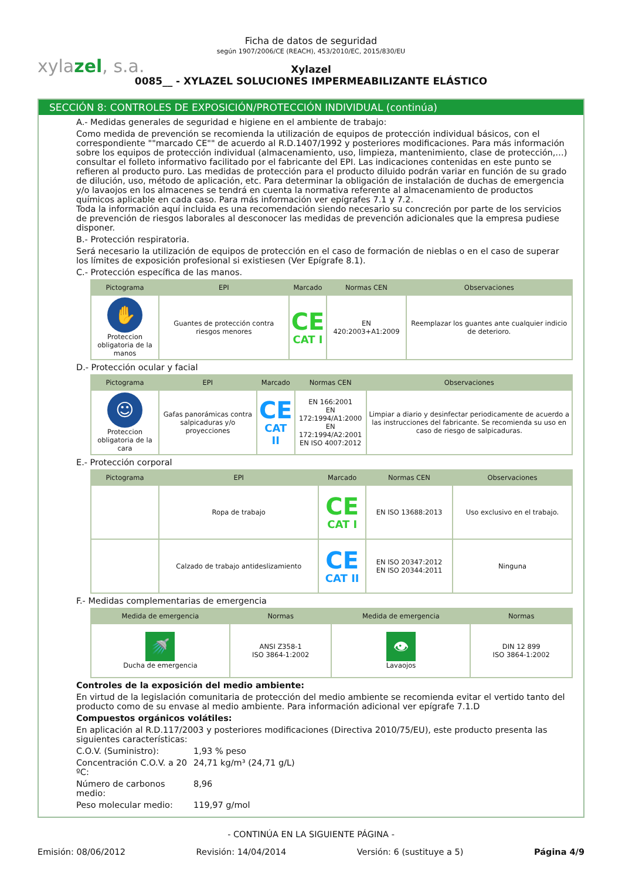xylazel, s.a.
Ficha de datos de seguridad
según 1907/2006/CE (REACH), 453/2010/EC, 2015/830/EU
Xylazel
0085__ - XYLAZEL SOLUCIONES IMPERMEABILIZANTE ELÁSTICO
SECCIÓN 8: CONTROLES DE EXPOSICIÓN/PROTECCIÓN INDIVIDUAL (continúa)
A.- Medidas generales de seguridad e higiene en el ambiente de trabajo:
Como medida de prevención se recomienda la utilización de equipos de protección individual básicos, con el correspondiente ""marcado CE"" de acuerdo al R.D.1407/1992 y posteriores modificaciones. Para más información sobre los equipos de protección individual (almacenamiento, uso, limpieza, mantenimiento, clase de protección,…) consultar el folleto informativo facilitado por el fabricante del EPI. Las indicaciones contenidas en este punto se refieren al producto puro. Las medidas de protección para el producto diluido podrán variar en función de su grado de dilución, uso, método de aplicación, etc. Para determinar la obligación de instalación de duchas de emergencia y/o lavaojos en los almacenes se tendrá en cuenta la normativa referente al almacenamiento de productos químicos aplicable en cada caso. Para más información ver epígrafes 7.1 y 7.2.
Toda la información aquí incluida es una recomendación siendo necesario su concreción por parte de los servicios de prevención de riesgos laborales al desconocer las medidas de prevención adicionales que la empresa pudiese disponer.
B.- Protección respiratoria.
Será necesario la utilización de equipos de protección en el caso de formación de nieblas o en el caso de superar los límites de exposición profesional si existiesen (Ver Epígrafe 8.1).
C.- Protección específica de las manos.
| Pictograma | EPI | Marcado | Normas CEN | Observaciones |
| --- | --- | --- | --- | --- |
| ✋ Proteccion obligatoria de la manos | Guantes de protección contra riesgos menores | CE CAT I | EN 420:2003+A1:2009 | Reemplazar los guantes ante cualquier indicio de deterioro. |
D.- Protección ocular y facial
| Pictograma | EPI | Marcado | Normas CEN | Observaciones |
| --- | --- | --- | --- | --- |
| ☺ Proteccion obligatoria de la cara | Gafas panorámicas contra salpicaduras y/o proyecciones | CE CAT II | EN 166:2001 EN 172:1994/A1:2000 EN 172:1994/A2:2001 EN ISO 4007:2012 | Limpiar a diario y desinfectar periodicamente de acuerdo a las instrucciones del fabricante. Se recomienda su uso en caso de riesgo de salpicaduras. |
E.- Protección corporal
| Pictograma | EPI | Marcado | Normas CEN | Observaciones |
| --- | --- | --- | --- | --- |
| | Ropa de trabajo | CE CAT I | EN ISO 13688:2013 | Uso exclusivo en el trabajo. |
| | Calzado de trabajo antideslizamiento | CE CAT II | EN ISO 20347:2012 EN ISO 20344:2011 | Ninguna |
F.- Medidas complementarias de emergencia
| Medida de emergencia | Normas | Medida de emergencia | Normas |
| --- | --- | --- | --- |
| 🚿 Ducha de emergencia | ANSI Z358-1 ISO 3864-1:2002 | 👁 Lavaojos | DIN 12 899 ISO 3864-1:2002 |
Controles de la exposición del medio ambiente:
En virtud de la legislación comunitaria de protección del medio ambiente se recomienda evitar el vertido tanto del producto como de su envase al medio ambiente. Para información adicional ver epígrafe 7.1.D
Compuestos orgánicos volátiles:
En aplicación al R.D.117/2003 y posteriores modificaciones (Directiva 2010/75/EU), este producto presenta las siguientes características:
C.O.V. (Suministro): 1,93 % peso
Concentración C.O.V. a 20 ºC: 24,71 kg/m³ (24,71 g/L)
Número de carbonos medio: 8,96
Peso molecular medio: 119,97 g/mol
- CONTINÚA EN LA SIGUIENTE PÁGINA -
Emisión: 08/06/2012 Revisión: 14/04/2014 Versión: 6 (sustituye a 5) Página 4/9